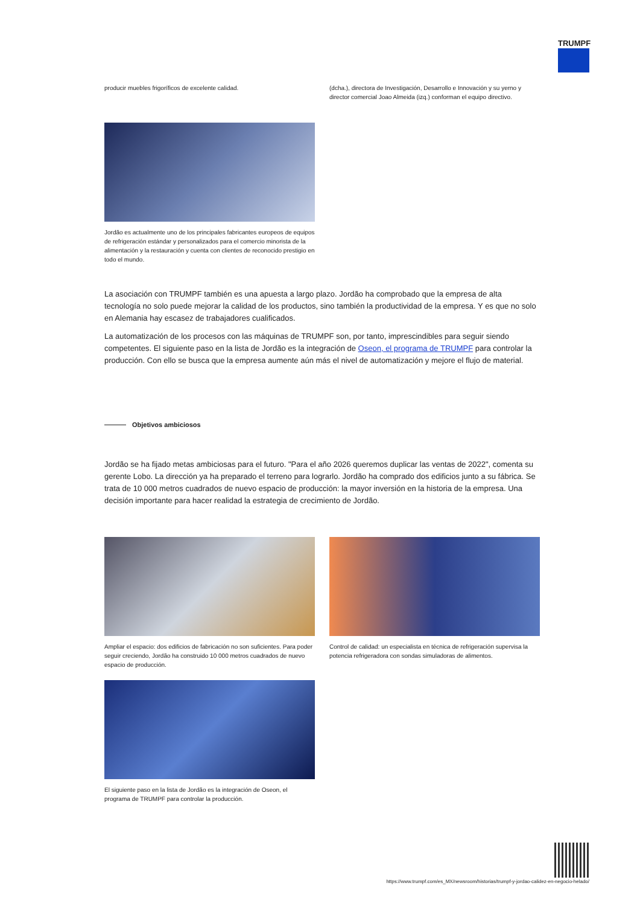TRUMPF
producir muebles frigoríficos de excelente calidad. (dcha.), directora de Investigación, Desarrollo e Innovación y su yerno y director comercial Joao Almeida (izq.) conforman el equipo directivo.
Jordão es actualmente uno de los principales fabricantes europeos de equipos de refrigeración estándar y personalizados para el comercio minorista de la alimentación y la restauración y cuenta con clientes de reconocido prestigio en todo el mundo.
La asociación con TRUMPF también es una apuesta a largo plazo. Jordão ha comprobado que la empresa de alta tecnología no solo puede mejorar la calidad de los productos, sino también la productividad de la empresa. Y es que no solo en Alemania hay escasez de trabajadores cualificados.
La automatización de los procesos con las máquinas de TRUMPF son, por tanto, imprescindibles para seguir siendo competentes. El siguiente paso en la lista de Jordão es la integración de Oseon, el programa de TRUMPF para controlar la producción. Con ello se busca que la empresa aumente aún más el nivel de automatización y mejore el flujo de material.
Objetivos ambiciosos
Jordão se ha fijado metas ambiciosas para el futuro. "Para el año 2026 queremos duplicar las ventas de 2022", comenta su gerente Lobo. La dirección ya ha preparado el terreno para lograrlo. Jordão ha comprado dos edificios junto a su fábrica. Se trata de 10 000 metros cuadrados de nuevo espacio de producción: la mayor inversión en la historia de la empresa. Una decisión importante para hacer realidad la estrategia de crecimiento de Jordão.
Ampliar el espacio: dos edificios de fabricación no son suficientes. Para poder seguir creciendo, Jordão ha construido 10 000 metros cuadrados de nuevo espacio de producción.
Control de calidad: un especialista en técnica de refrigeración supervisa la potencia refrigeradora con sondas simuladoras de alimentos.
El siguiente paso en la lista de Jordão es la integración de Oseon, el programa de TRUMPF para controlar la producción.
https://www.trumpf.com/es_MX/newsroom/historias/trumpf-y-jordao-calidez-en-negocio-helado/